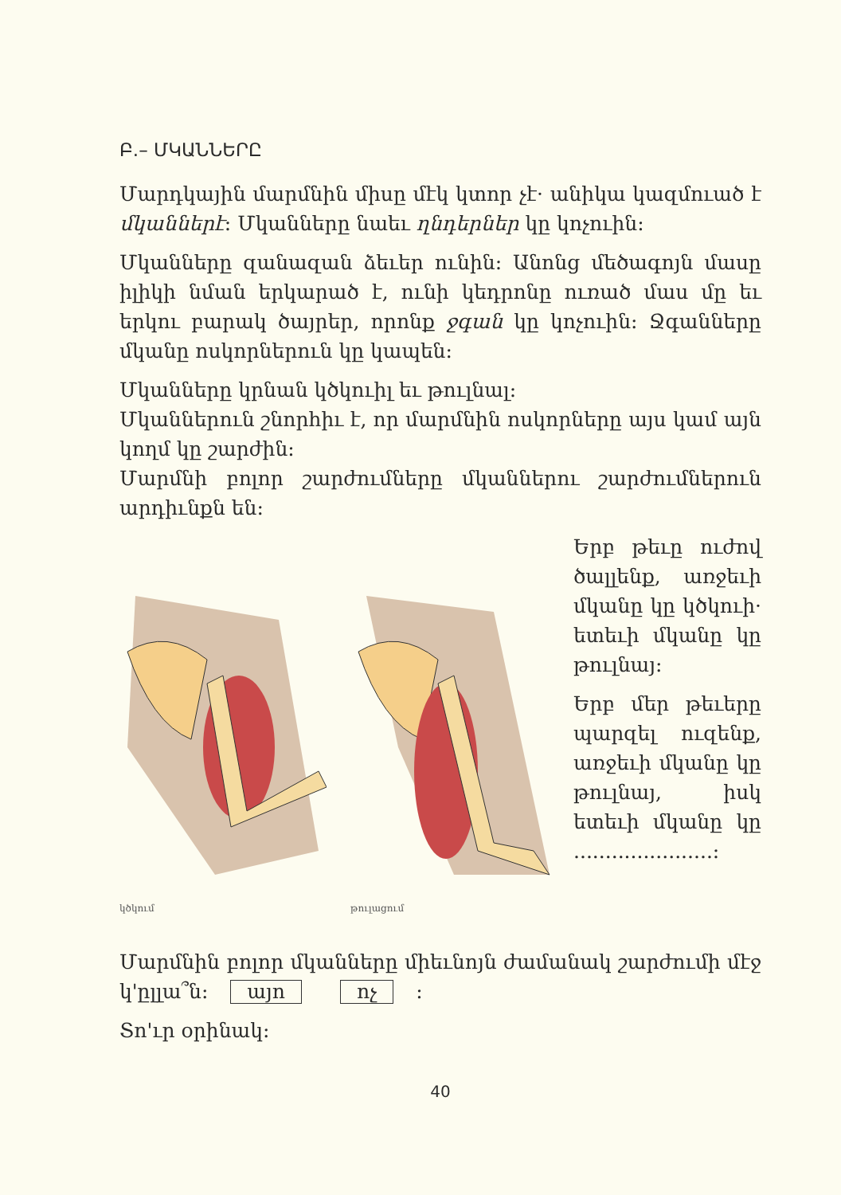Բ.– ՄԿԱՆՆԵՐԸ
Մարդկային մարմնին միսը մէկ կտոր չէ· անիկա կազմուած է մկաններէ: Մկանները նաեւ ղնդերներ կը կոչուին:
Մկանները զանազան ձեւեր ունին: Անոնց մեծագոյն մասը իլիկի նման երկարած է, ունի կեդրոնը ուռած մաս մը եւ երկու բարակ ծայրեր, որոնք ջգան կը կոչուին: Ջգանները մկանը ոսկորներուն կը կապեն:
Մկանները կրնան կծկուիլ եւ թուլնալ:
Մկաններուն շնորհիւ է, որ մարմնին ոսկորները այս կամ այն կողմ կը շարժին:
Մարմնի բոլոր շարժումները մկաններու շարժումներուն արդիւնքն են:
կծկում թուլացում
Երբ թեւը ուժով ծալլենք, առջեւի մկանը կը կծկուի· ետեւի մկանը կը թուլնայ:
Երբ մեր թեւերը պարզել ուզենք, առջեւի մկանը կը թուլնայ, իսկ ետեւի մկանը կը ......................:
Մարմնին բոլոր մկանները միեւնոյն ժամանակ շարժումի մէջ կ'ըլլա՞ն: այո ոչ :
Տո'ւր օրինակ:
40